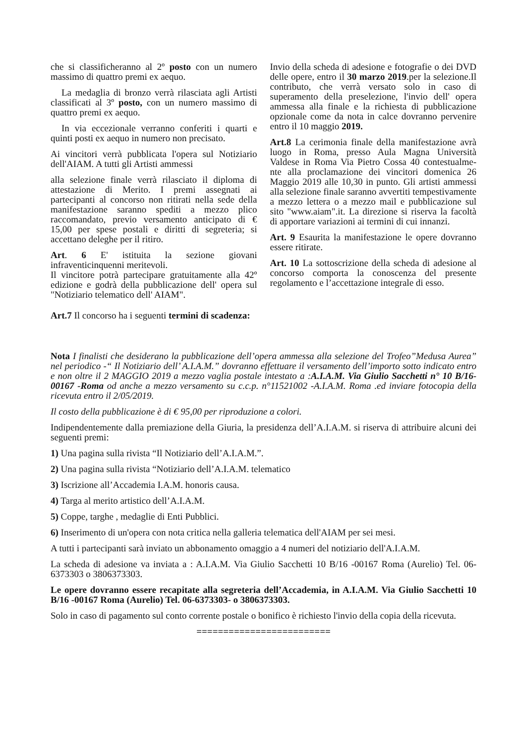che si classificheranno al 2º posto con un numero massimo di quattro premi ex aequo.
La medaglia di bronzo verrà rilasciata agli Artisti classificati al 3º posto, con un numero massimo di quattro premi ex aequo.
In via eccezionale verranno conferiti i quarti e quinti posti ex aequo in numero non precisato.
Ai vincitori verrà pubblicata l'opera sul Notiziario dell'AIAM. A tutti gli Artisti ammessi
alla selezione finale verrà rilasciato il diploma di attestazione di Merito. I premi assegnati ai partecipanti al concorso non ritirati nella sede della manifestazione saranno spediti a mezzo plico raccomandato, previo versamento anticipato di € 15,00 per spese postali e diritti di segreteria; si accettano deleghe per il ritiro.
Art. 6 E' istituita la sezione giovani infraventicinquenni meritevoli.
Il vincitore potrà partecipare gratuitamente alla 42º edizione e godrà della pubblicazione dell' opera sul "Notiziario telematico dell' AIAM".
Art.7 Il concorso ha i seguenti termini di scadenza:
Invio della scheda di adesione e fotografie o dei DVD delle opere, entro il 30 marzo 2019.per la selezione.Il contributo, che verrà versato solo in caso di superamento della preselezione, l'invio dell' opera ammessa alla finale e la richiesta di pubblicazione opzionale come da nota in calce dovranno pervenire entro il 10 maggio 2019.
Art.8 La cerimonia finale della manifestazione avrà luogo in Roma, presso Aula Magna Università Valdese in Roma Via Pietro Cossa 40 contestualme-nte alla proclamazione dei vincitori domenica 26 Maggio 2019 alle 10,30 in punto. Gli artisti ammessi alla selezione finale saranno avvertiti tempestivamente a mezzo lettera o a mezzo mail e pubblicazione sul sito "www.aiam".it. La direzione si riserva la facoltà di apportare variazioni ai termini di cui innanzi.
Art. 9 Esaurita la manifestazione le opere dovranno essere ritirate.
Art. 10 La sottoscrizione della scheda di adesione al concorso comporta la conoscenza del presente regolamento e l’accettazione integrale di esso.
Nota I finalisti che desiderano la pubblicazione dell’opera ammessa alla selezione del Trofeo”Medusa Aurea” nel periodico -“ Il Notiziario dell’ A.I.A.M.” dovranno effettuare il versamento dell’importo sotto indicato entro e non oltre il 2 MAGGIO 2019 a mezzo vaglia postale intestato a :A.I.A.M. Via Giulio Sacchetti n° 10 B/16- 00167 -Roma od anche a mezzo versamento su c.c.p. n°11521002 -A.I.A.M. Roma .ed inviare fotocopia della ricevuta entro il 2/05/2019.
Il costo della pubblicazione è di € 95,00 per riproduzione a colori.
Indipendentemente dalla premiazione della Giuria, la presidenza dell’A.I.A.M. si riserva di attribuire alcuni dei seguenti premi:
1) Una pagina sulla rivista “Il Notiziario dell’A.I.A.M.”.
2) Una pagina sulla rivista “Notiziario dell’A.I.A.M. telematico
3) Iscrizione all’Accademia I.A.M. honoris causa.
4) Targa al merito artistico dell’A.I.A.M.
5) Coppe, targhe , medaglie di Enti Pubblici.
6) Inserimento di un'opera con nota critica nella galleria telematica dell'AIAM per sei mesi.
A tutti i partecipanti sarà inviato un abbonamento omaggio a 4 numeri del notiziario dell'A.I.A.M.
La scheda di adesione va inviata a : A.I.A.M. Via Giulio Sacchetti 10 B/16 -00167 Roma (Aurelio) Tel. 06-6373303 o 3806373303.
Le opere dovranno essere recapitate alla segreteria dell’Accademia, in A.I.A.M. Via Giulio Sacchetti 10 B/16 -00167 Roma (Aurelio) Tel. 06-6373303- o 3806373303.
Solo in caso di pagamento sul conto corrente postale o bonifico è richiesto l'invio della copia della ricevuta.
=========================